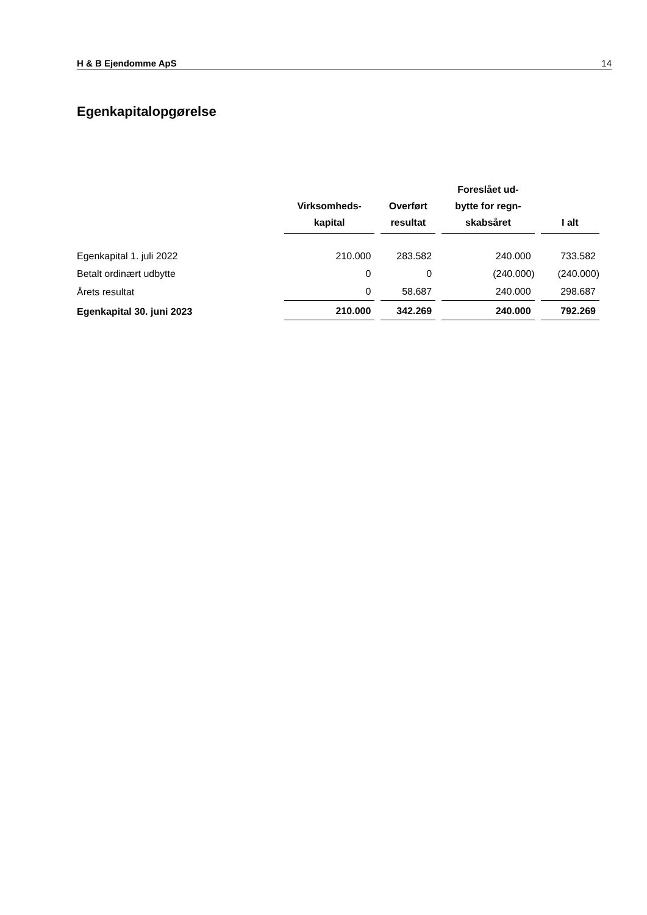H & B Ejendomme ApS 14
Egenkapitalopgørelse
| | Virksomheds- kapital | Overført resultat | Foreslået ud- bytte for regn- skabsåret | I alt |
| --- | --- | --- | --- | --- |
| Egenkapital 1. juli 2022 | 210.000 | 283.582 | 240.000 | 733.582 |
| Betalt ordinært udbytte | 0 | 0 | (240.000) | (240.000) |
| Årets resultat | 0 | 58.687 | 240.000 | 298.687 |
| Egenkapital 30. juni 2023 | 210.000 | 342.269 | 240.000 | 792.269 |